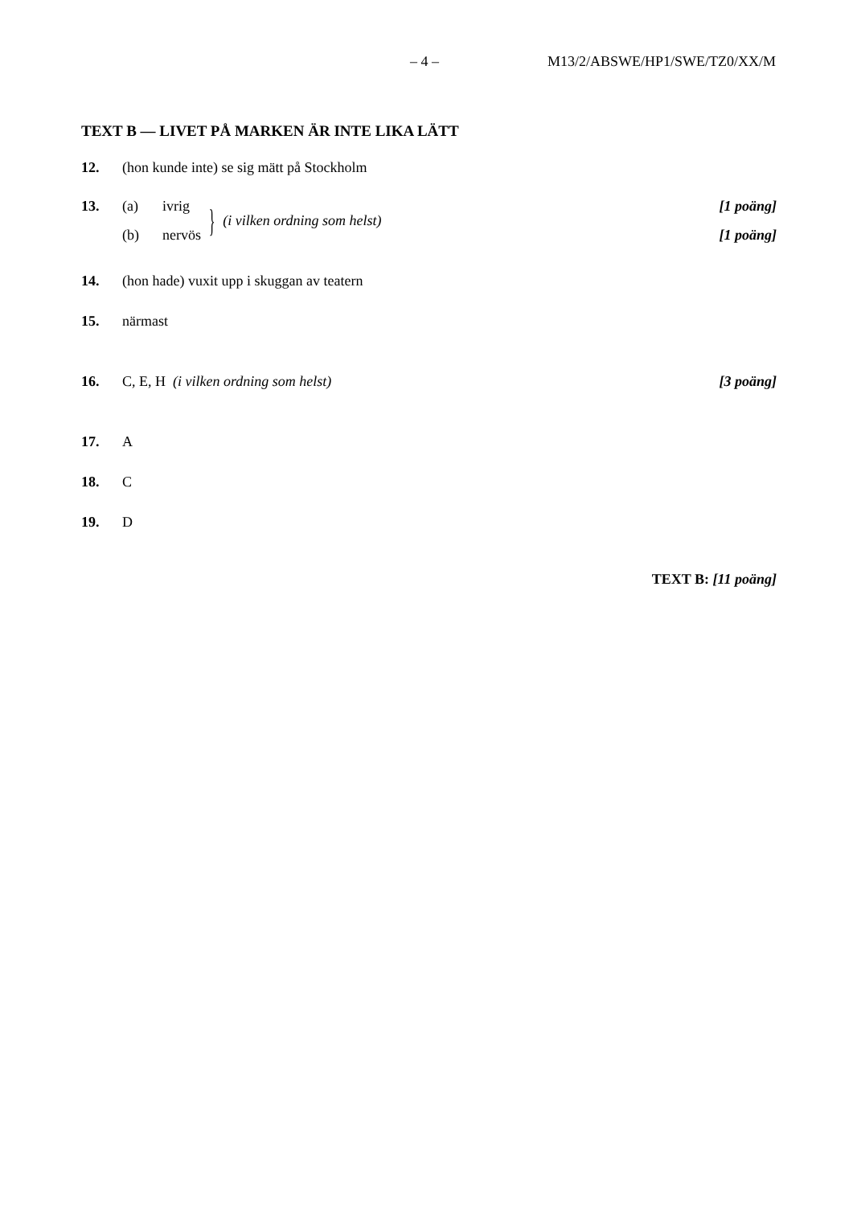– 4 – M13/2/ABSWE/HP1/SWE/TZ0/XX/M
TEXT B — LIVET PÅ MARKEN ÄR INTE LIKA LÄTT
12. (hon kunde inte) se sig mätt på Stockholm
13.
(a) ivrig
(b) nervös
}
(i vilken ordning som helst)
[1 poäng]
[1 poäng]
14. (hon hade) vuxit upp i skuggan av teatern
15. närmast
16. C, E, H (i vilken ordning som helst)
[3 poäng]
17. A
18. C
19. D
TEXT B: [11 poäng]